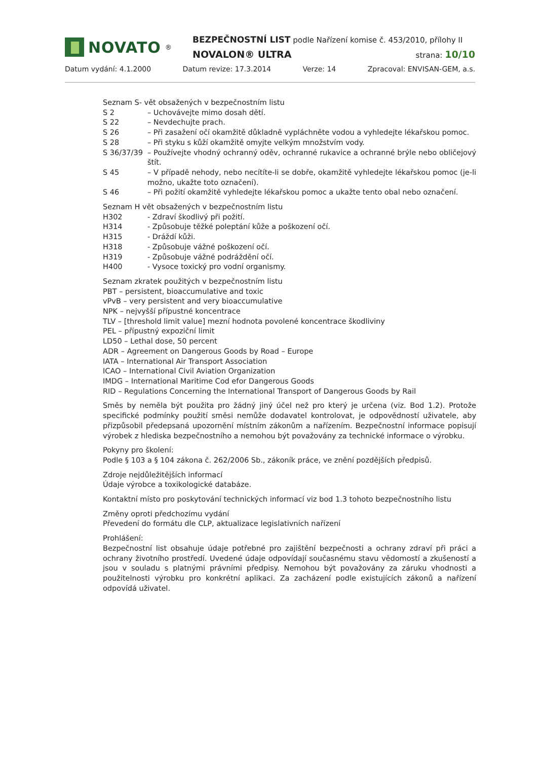NOVATO<sup>®</sup>
BEZPEČNOSTNÍ LIST podle Nařízení komise č. 453/2010, přílohy II
NOVALON® ULTRA strana: 10/10
Datum vydání: 4.1.2000 Datum revize: 17.3.2014 Verze: 14 Zpracoval: ENVISAN-GEM, a.s.
Seznam S- vět obsažených v bezpečnostním listu
S 2 – Uchovávejte mimo dosah dětí.
S 22 – Nevdechujte prach.
S 26 – Při zasažení očí okamžitě důkladně vypláchněte vodou a vyhledejte lékařskou pomoc.
S 28 – Při styku s kůží okamžitě omyjte velkým množstvím vody.
S 36/37/39 – Používejte vhodný ochranný oděv, ochranné rukavice a ochranné brýle nebo obličejový štít.
S 45 – V případě nehody, nebo necítíte-li se dobře, okamžitě vyhledejte lékařskou pomoc (je-li možno, ukažte toto označení).
S 46 – Při požití okamžitě vyhledejte lékařskou pomoc a ukažte tento obal nebo označení.
Seznam H vět obsažených v bezpečnostním listu
H302 - Zdraví škodlivý při požití.
H314 - Způsobuje těžké poleptání kůže a poškození očí.
H315 - Dráždí kůži.
H318 - Způsobuje vážné poškození očí.
H319 - Způsobuje vážné podráždění očí.
H400 - Vysoce toxický pro vodní organismy.
Seznam zkratek použitých v bezpečnostním listu
PBT – persistent, bioaccumulative and toxic
vPvB – very persistent and very bioaccumulative
NPK – nejvyšší přípustné koncentrace
TLV – [threshold limit value] mezní hodnota povolené koncentrace škodliviny
PEL – přípustný expoziční limit
LD50 – Lethal dose, 50 percent
ADR – Agreement on Dangerous Goods by Road – Europe
IATA – International Air Transport Association
ICAO – International Civil Aviation Organization
IMDG – International Maritime Cod efor Dangerous Goods
RID – Regulations Concerning the International Transport of Dangerous Goods by Rail
Směs by neměla být použita pro žádný jiný účel než pro který je určena (viz. Bod 1.2). Protože specifické podmínky použití směsi nemůže dodavatel kontrolovat, je odpovědností uživatele, aby přizpůsobil předepsaná upozornění místním zákonům a nařízením. Bezpečnostní informace popisují výrobek z hlediska bezpečnostního a nemohou být považovány za technické informace o výrobku.
Pokyny pro školení:
Podle § 103 a § 104 zákona č. 262/2006 Sb., zákoník práce, ve znění pozdějších předpisů.
Zdroje nejdůležitějších informací
Údaje výrobce a toxikologické databáze.
Kontaktní místo pro poskytování technických informací viz bod 1.3 tohoto bezpečnostního listu
Změny oproti předchozímu vydání
Převedení do formátu dle CLP, aktualizace legislativních nařízení
Prohlášení:
Bezpečnostní list obsahuje údaje potřebné pro zajištění bezpečnosti a ochrany zdraví při práci a ochrany životního prostředí. Uvedené údaje odpovídají současnému stavu vědomostí a zkušeností a jsou v souladu s platnými právními předpisy. Nemohou být považovány za záruku vhodnosti a použitelnosti výrobku pro konkrétní aplikaci. Za zacházení podle existujících zákonů a nařízení odpovídá uživatel.